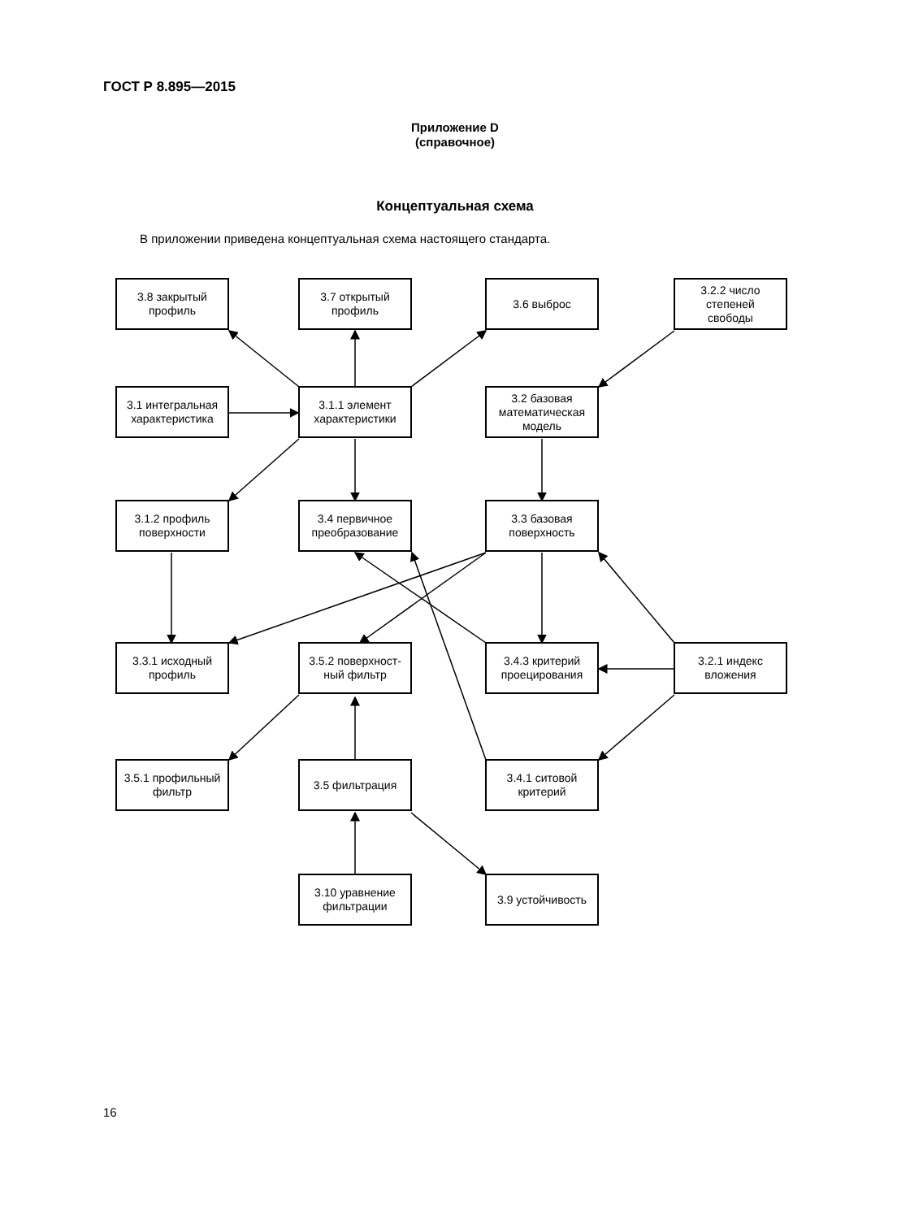ГОСТ Р 8.895—2015
Приложение D
(справочное)
Концептуальная схема
В приложении приведена концептуальная схема настоящего стандарта.
3.8 закрытый
профиль
3.7 открытый
профиль
3.6 выброс
3.2.2 число
степеней
свободы
3.1 интегральная
характеристика
3.1.1 элемент
характеристики
3.2 базовая
математическая
модель
3.1.2 профиль
поверхности
3.4 первичное
преобразование
3.3 базовая
поверхность
3.3.1 исходный
профиль
3.5.2 поверхност-
ный фильтр
3.4.3 критерий
проецирования
3.2.1 индекс
вложения
3.5.1 профильный
фильтр
3.5 фильтрация
3.4.1 ситовой
критерий
3.10 уравнение
фильтрации
3.9 устойчивость
16